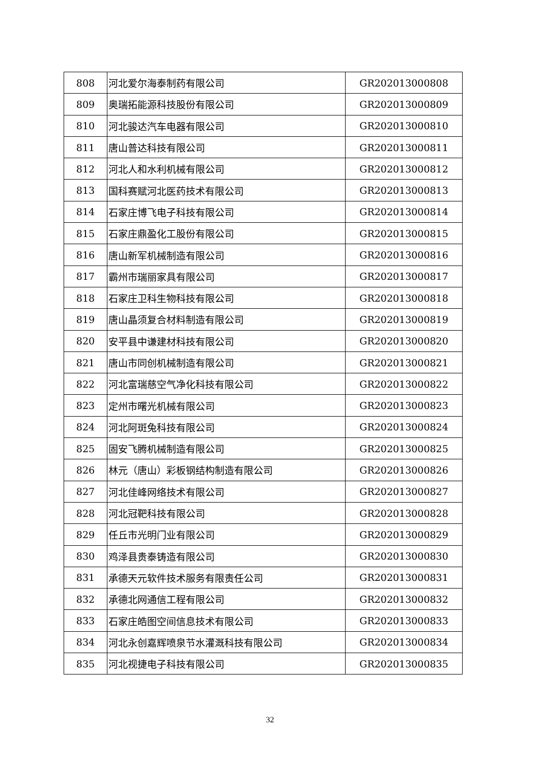| 808 | 河北爱尔海泰制药有限公司 | GR202013000808 |
| 809 | 奥瑞拓能源科技股份有限公司 | GR202013000809 |
| 810 | 河北骏达汽车电器有限公司 | GR202013000810 |
| 811 | 唐山普达科技有限公司 | GR202013000811 |
| 812 | 河北人和水利机械有限公司 | GR202013000812 |
| 813 | 国科赛赋河北医药技术有限公司 | GR202013000813 |
| 814 | 石家庄博飞电子科技有限公司 | GR202013000814 |
| 815 | 石家庄鼎盈化工股份有限公司 | GR202013000815 |
| 816 | 唐山新军机械制造有限公司 | GR202013000816 |
| 817 | 霸州市瑞丽家具有限公司 | GR202013000817 |
| 818 | 石家庄卫科生物科技有限公司 | GR202013000818 |
| 819 | 唐山晶须复合材料制造有限公司 | GR202013000819 |
| 820 | 安平县中谦建材科技有限公司 | GR202013000820 |
| 821 | 唐山市同创机械制造有限公司 | GR202013000821 |
| 822 | 河北富瑞慈空气净化科技有限公司 | GR202013000822 |
| 823 | 定州市曙光机械有限公司 | GR202013000823 |
| 824 | 河北阿斑兔科技有限公司 | GR202013000824 |
| 825 | 固安飞腾机械制造有限公司 | GR202013000825 |
| 826 | 林元（唐山）彩板钢结构制造有限公司 | GR202013000826 |
| 827 | 河北佳峰网络技术有限公司 | GR202013000827 |
| 828 | 河北冠靶科技有限公司 | GR202013000828 |
| 829 | 任丘市光明门业有限公司 | GR202013000829 |
| 830 | 鸡泽县贵泰铸造有限公司 | GR202013000830 |
| 831 | 承德天元软件技术服务有限责任公司 | GR202013000831 |
| 832 | 承德北网通信工程有限公司 | GR202013000832 |
| 833 | 石家庄皓图空间信息技术有限公司 | GR202013000833 |
| 834 | 河北永创嘉辉喷泉节水灌溉科技有限公司 | GR202013000834 |
| 835 | 河北视捷电子科技有限公司 | GR202013000835 |
32